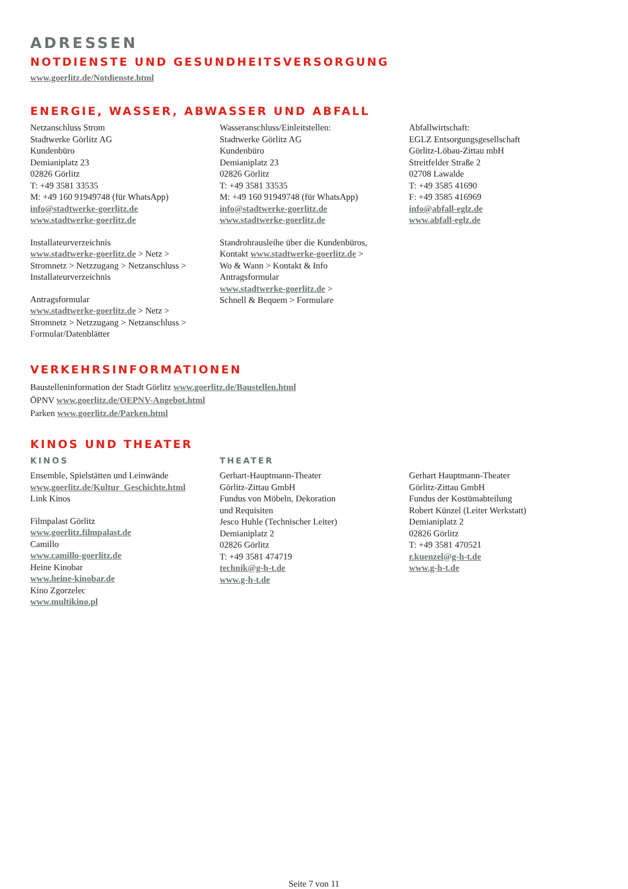ADRESSEN
NOTDIENSTE UND GESUNDHEITSVERSORGUNG
www.goerlitz.de/Notdienste.html
ENERGIE, WASSER, ABWASSER UND ABFALL
Netzanschluss Strom
Stadtwerke Görlitz AG
Kundenbüro
Demianiplatz 23
02826 Görlitz
T: +49 3581 33535
M: +49 160 91949748 (für WhatsApp)
info@stadtwerke-goerlitz.de
www.stadtwerke-goerlitz.de
Installateurverzeichnis
www.stadtwerke-goerlitz.de > Netz >
Stromnetz > Netzzugang > Netzanschluss >
Installateurverzeichnis
Antragsformular
www.stadtwerke-goerlitz.de > Netz >
Stromnetz > Netzzugang > Netzanschluss >
Formular/Datenblätter
Wasseranschluss/Einleitstellen:
Stadtwerke Görlitz AG
Kundenbüro
Demianiplatz 23
02826 Görlitz
T: +49 3581 33535
M: +49 160 91949748 (für WhatsApp)
info@stadtwerke-goerlitz.de
www.stadtwerke-goerlitz.de
Standrohrausleihe über die Kundenbüros,
Kontakt www.stadtwerke-goerlitz.de >
Wo & Wann > Kontakt & Info
Antragsformular
www.stadtwerke-goerlitz.de >
Schnell & Bequem > Formulare
Abfallwirtschaft:
EGLZ Entsorgungsgesellschaft
Görlitz-Löbau-Zittau mbH
Streitfelder Straße 2
02708 Lawalde
T: +49 3585 41690
F: +49 3585 416969
info@abfall-eglz.de
www.abfall-eglz.de
VERKEHRSINFORMATIONEN
Baustelleninformation der Stadt Görlitz www.goerlitz.de/Baustellen.html
ÖPNV www.goerlitz.de/OEPNV-Angebot.html
Parken www.goerlitz.de/Parken.html
KINOS UND THEATER
KINOS
Ensemble, Spielstätten und Leinwände
www.goerlitz.de/Kultur_Geschichte.html
Link Kinos
Filmpalast Görlitz
www.goerlitz.filmpalast.de
Camillo
www.camillo-goerlitz.de
Heine Kinobar
www.heine-kinobar.de
Kino Zgorzelec
www.multikino.pl
THEATER
Gerhart-Hauptmann-Theater
Görlitz-Zittau GmbH
Fundus von Möbeln, Dekoration
und Requisiten
Jesco Huhle (Technischer Leiter)
Demianiplatz 2
02826 Görlitz
T: +49 3581 474719
technik@g-h-t.de
www.g-h-t.de
Gerhart Hauptmann-Theater
Görlitz-Zittau GmbH
Fundus der Kostümabteilung
Robert Künzel (Leiter Werkstatt)
Demianiplatz 2
02826 Görlitz
T: +49 3581 470521
r.kuenzel@g-h-t.de
www.g-h-t.de
Seite 7 von 11